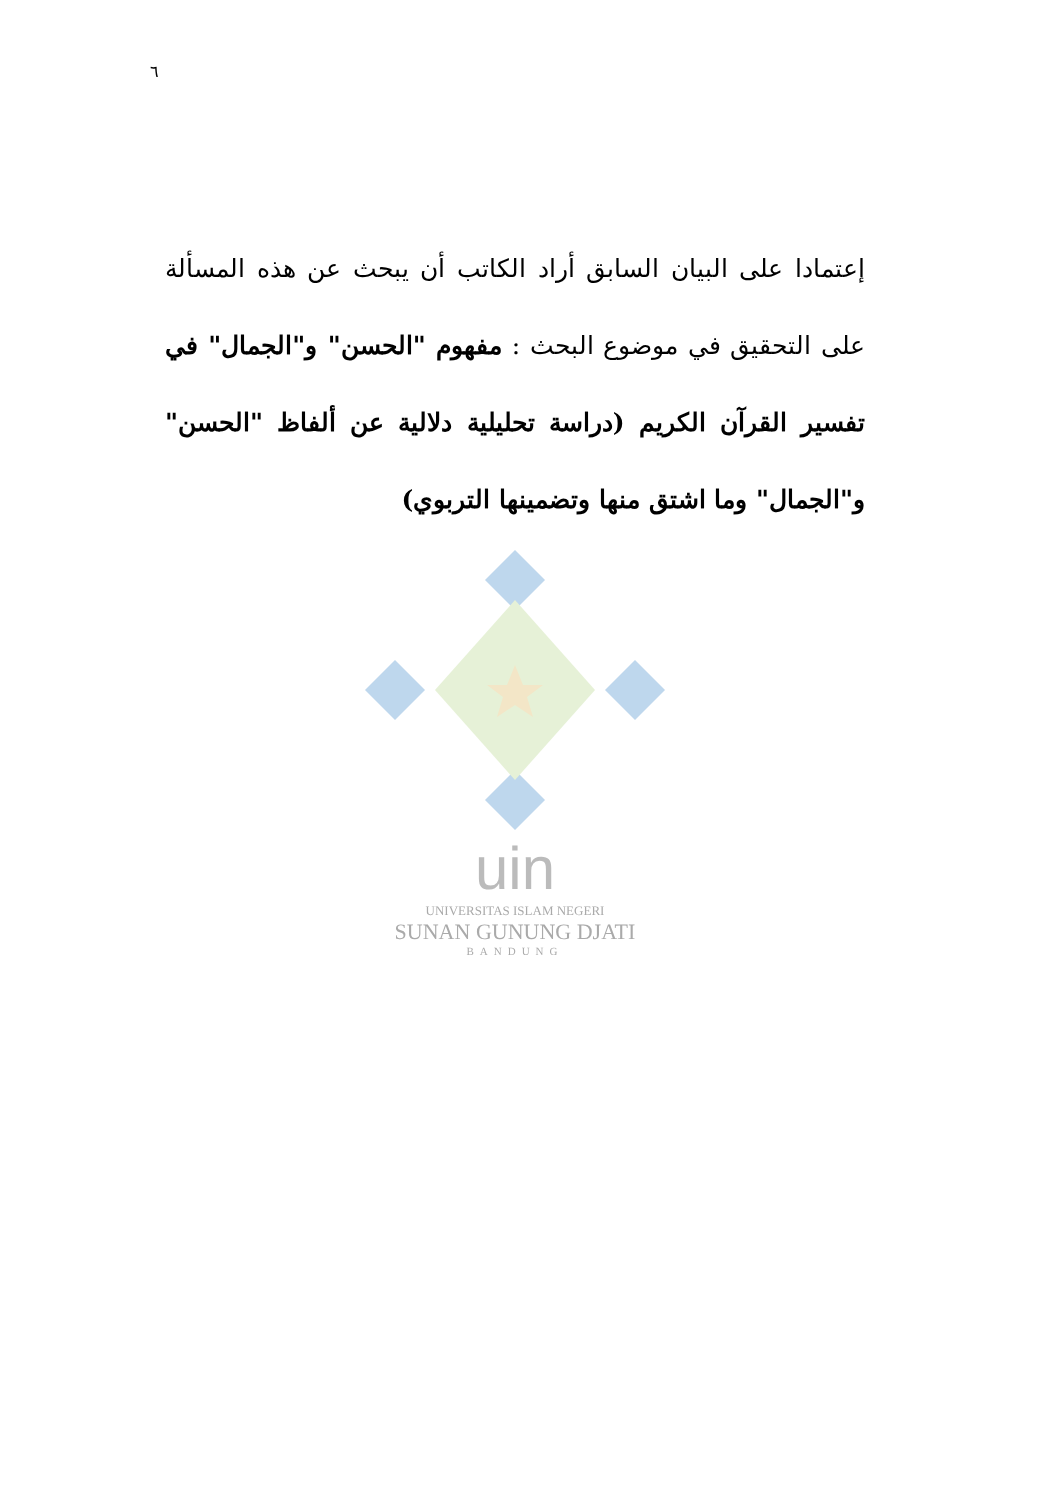٦
إعتمادا على البيان السابق أراد الكاتب أن يبحث عن هذه المسألة على التحقيق في موضوع البحث : مفهوم "الحسن" و"الجمال" في تفسير القرآن الكريم (دراسة تحليلية دلالية عن ألفاظ "الحسن" و"الجمال" وما اشتق منها وتضمينها التربوي)
uin
UNIVERSITAS ISLAM NEGERI
SUNAN GUNUNG DJATI
BANDUNG